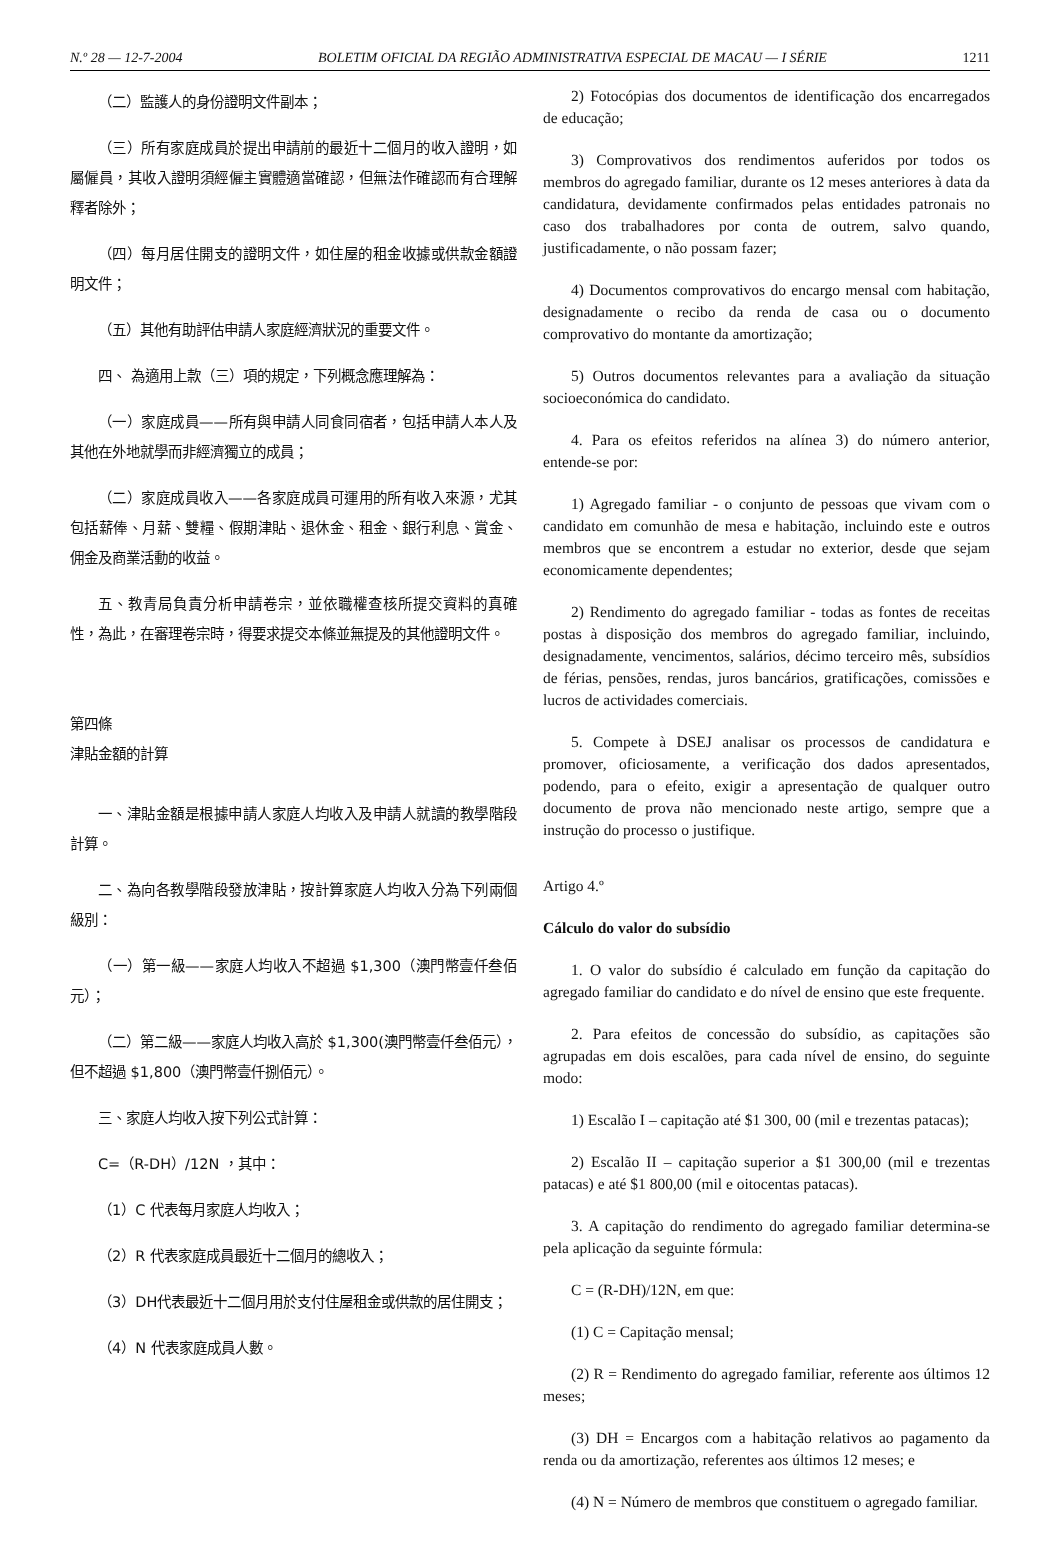N.º 28 — 12-7-2004 BOLETIM OFICIAL DA REGIÃO ADMINISTRATIVA ESPECIAL DE MACAU — I SÉRIE 1211
（二）監護人的身份證明文件副本；
（三）所有家庭成員於提出申請前的最近十二個月的收入證明，如屬僱員，其收入證明須經僱主實體適當確認，但無法作確認而有合理解釋者除外；
（四）每月居住開支的證明文件，如住屋的租金收據或供款金額證明文件；
（五）其他有助評估申請人家庭經濟狀況的重要文件。
四、 為適用上款（三）項的規定，下列概念應理解為：
（一）家庭成員——所有與申請人同食同宿者，包括申請人本人及其他在外地就學而非經濟獨立的成員；
（二）家庭成員收入——各家庭成員可運用的所有收入來源，尤其包括薪俸、月薪、雙糧、假期津貼、退休金、租金、銀行利息、賞金、佣金及商業活動的收益。
五、教青局負責分析申請卷宗，並依職權查核所提交資料的真確性，為此，在審理卷宗時，得要求提交本條並無提及的其他證明文件。
第四條
津貼金額的計算
一、津貼金額是根據申請人家庭人均收入及申請人就讀的教學階段計算。
二、為向各教學階段發放津貼，按計算家庭人均收入分為下列兩個級別：
（一）第一級——家庭人均收入不超過 $1,300（澳門幣壹仟叁佰元）；
（二）第二級——家庭人均收入高於 $1,300(澳門幣壹仟叁佰元），但不超過 $1,800（澳門幣壹仟捌佰元）。
三、家庭人均收入按下列公式計算：
C=（R-DH）/12N ，其中：
（1）C 代表每月家庭人均收入；
（2）R 代表家庭成員最近十二個月的總收入；
（3）DH代表最近十二個月用於支付住屋租金或供款的居住開支；
（4）N 代表家庭成員人數。
2) Fotocópias dos documentos de identificação dos encarregados de educação;
3) Comprovativos dos rendimentos auferidos por todos os membros do agregado familiar, durante os 12 meses anteriores à data da candidatura, devidamente confirmados pelas entidades patronais no caso dos trabalhadores por conta de outrem, salvo quando, justificadamente, o não possam fazer;
4) Documentos comprovativos do encargo mensal com habitação, designadamente o recibo da renda de casa ou o documento comprovativo do montante da amortização;
5) Outros documentos relevantes para a avaliação da situação socioeconómica do candidato.
4. Para os efeitos referidos na alínea 3) do número anterior, entende-se por:
1) Agregado familiar - o conjunto de pessoas que vivam com o candidato em comunhão de mesa e habitação, incluindo este e outros membros que se encontrem a estudar no exterior, desde que sejam economicamente dependentes;
2) Rendimento do agregado familiar - todas as fontes de receitas postas à disposição dos membros do agregado familiar, incluindo, designadamente, vencimentos, salários, décimo terceiro mês, subsídios de férias, pensões, rendas, juros bancários, gratificações, comissões e lucros de actividades comerciais.
5. Compete à DSEJ analisar os processos de candidatura e promover, oficiosamente, a verificação dos dados apresentados, podendo, para o efeito, exigir a apresentação de qualquer outro documento de prova não mencionado neste artigo, sempre que a instrução do processo o justifique.
Artigo 4.º
Cálculo do valor do subsídio
1. O valor do subsídio é calculado em função da capitação do agregado familiar do candidato e do nível de ensino que este frequente.
2. Para efeitos de concessão do subsídio, as capitações são agrupadas em dois escalões, para cada nível de ensino, do seguinte modo:
1) Escalão I – capitação até $1 300, 00 (mil e trezentas patacas);
2) Escalão II – capitação superior a $1 300,00 (mil e trezentas patacas) e até $1 800,00 (mil e oitocentas patacas).
3. A capitação do rendimento do agregado familiar determina-se pela aplicação da seguinte fórmula:
C = (R-DH)/12N, em que:
(1) C = Capitação mensal;
(2) R = Rendimento do agregado familiar, referente aos últimos 12 meses;
(3) DH = Encargos com a habitação relativos ao pagamento da renda ou da amortização, referentes aos últimos 12 meses; e
(4) N = Número de membros que constituem o agregado familiar.